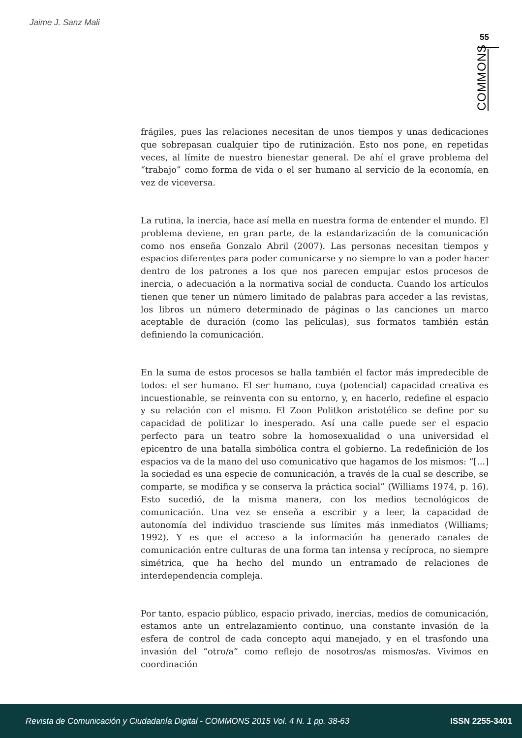Jaime J. Sanz Mali
55
COMMONS
frágiles, pues las relaciones necesitan de unos tiempos y unas dedicaciones que sobrepasan cualquier tipo de rutinización. Esto nos pone, en repetidas veces, al límite de nuestro bienestar general. De ahí el grave problema del “trabajo” como forma de vida o el ser humano al servicio de la economía, en vez de viceversa.
La rutina, la inercia, hace así mella en nuestra forma de entender el mundo. El problema deviene, en gran parte, de la estandarización de la comunicación como nos enseña Gonzalo Abril (2007). Las personas necesitan tiempos y espacios diferentes para poder comunicarse y no siempre lo van a poder hacer dentro de los patrones a los que nos parecen empujar estos procesos de inercia, o adecuación a la normativa social de conducta. Cuando los artículos tienen que tener un número limitado de palabras para acceder a las revistas, los libros un número determinado de páginas o las canciones un marco aceptable de duración (como las películas), sus formatos también están definiendo la comunicación.
En la suma de estos procesos se halla también el factor más impredecible de todos: el ser humano. El ser humano, cuya (potencial) capacidad creativa es incuestionable, se reinventa con su entorno, y, en hacerlo, redefine el espacio y su relación con el mismo. El Zoon Politkon aristotélico se define por su capacidad de politizar lo inesperado. Así una calle puede ser el espacio perfecto para un teatro sobre la homosexualidad o una universidad el epicentro de una batalla simbólica contra el gobierno. La redefinición de los espacios va de la mano del uso comunicativo que hagamos de los mismos: “[...] la sociedad es una especie de comunicación, a través de la cual se describe, se comparte, se modifica y se conserva la práctica social” (Williams 1974, p. 16). Esto sucedió, de la misma manera, con los medios tecnológicos de comunicación. Una vez se enseña a escribir y a leer, la capacidad de autonomía del individuo trasciende sus límites más inmediatos (Williams; 1992). Y es que el acceso a la información ha generado canales de comunicación entre culturas de una forma tan intensa y recíproca, no siempre simétrica, que ha hecho del mundo un entramado de relaciones de interdependencia compleja.
Por tanto, espacio público, espacio privado, inercias, medios de comunicación, estamos ante un entrelazamiento continuo, una constante invasión de la esfera de control de cada concepto aquí manejado, y en el trasfondo una invasión del “otro/a” como reflejo de nosotros/as mismos/as. Vivimos en coordinación
Revista de Comunicación y Ciudadanía Digital - COMMONS 2015 Vol. 4 N. 1 pp. 38-63 ISSN 2255-3401